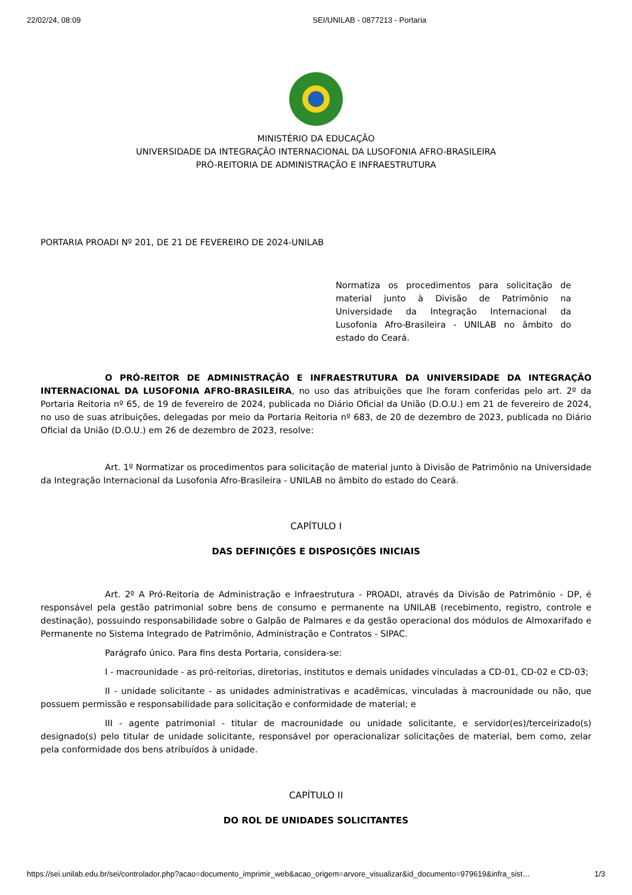22/02/24, 08:09 SEI/UNILAB - 0877213 - Portaria
MINISTÉRIO DA EDUCAÇÃO
UNIVERSIDADE DA INTEGRAÇÃO INTERNACIONAL DA LUSOFONIA AFRO-BRASILEIRA
PRÓ-REITORIA DE ADMINISTRAÇÃO E INFRAESTRUTURA
PORTARIA PROADI Nº 201, DE 21 DE FEVEREIRO DE 2024-UNILAB
Normatiza os procedimentos para solicitação de material junto à Divisão de Patrimônio na Universidade da Integração Internacional da Lusofonia Afro-Brasileira - UNILAB no âmbito do estado do Ceará.
O PRÓ-REITOR DE ADMINISTRAÇÃO E INFRAESTRUTURA DA UNIVERSIDADE DA INTEGRAÇÃO INTERNACIONAL DA LUSOFONIA AFRO-BRASILEIRA, no uso das atribuições que lhe foram conferidas pelo art. 2º da Portaria Reitoria nº 65, de 19 de fevereiro de 2024, publicada no Diário Oficial da União (D.O.U.) em 21 de fevereiro de 2024, no uso de suas atribuições, delegadas por meio da Portaria Reitoria nº 683, de 20 de dezembro de 2023, publicada no Diário Oficial da União (D.O.U.) em 26 de dezembro de 2023, resolve:
Art. 1º Normatizar os procedimentos para solicitação de material junto à Divisão de Patrimônio na Universidade da Integração Internacional da Lusofonia Afro-Brasileira - UNILAB no âmbito do estado do Ceará.
CAPÍTULO I
DAS DEFINIÇÕES E DISPOSIÇÕES INICIAIS
Art. 2º A Pró-Reitoria de Administração e Infraestrutura - PROADI, através da Divisão de Patrimônio - DP, é responsável pela gestão patrimonial sobre bens de consumo e permanente na UNILAB (recebimento, registro, controle e destinação), possuindo responsabilidade sobre o Galpão de Palmares e da gestão operacional dos módulos de Almoxarifado e Permanente no Sistema Integrado de Patrimônio, Administração e Contratos - SIPAC.
Parágrafo único. Para fins desta Portaria, considera-se:
I - macrounidade - as pró-reitorias, diretorias, institutos e demais unidades vinculadas a CD-01, CD-02 e CD-03;
II - unidade solicitante - as unidades administrativas e acadêmicas, vinculadas à macrounidade ou não, que possuem permissão e responsabilidade para solicitação e conformidade de material; e
III - agente patrimonial - titular de macrounidade ou unidade solicitante, e servidor(es)/terceirizado(s) designado(s) pelo titular de unidade solicitante, responsável por operacionalizar solicitações de material, bem como, zelar pela conformidade dos bens atribuídos à unidade.
CAPÍTULO II
DO ROL DE UNIDADES SOLICITANTES
https://sei.unilab.edu.br/sei/controlador.php?acao=documento_imprimir_web&acao_origem=arvore_visualizar&id_documento=979619&infra_sist… 1/3